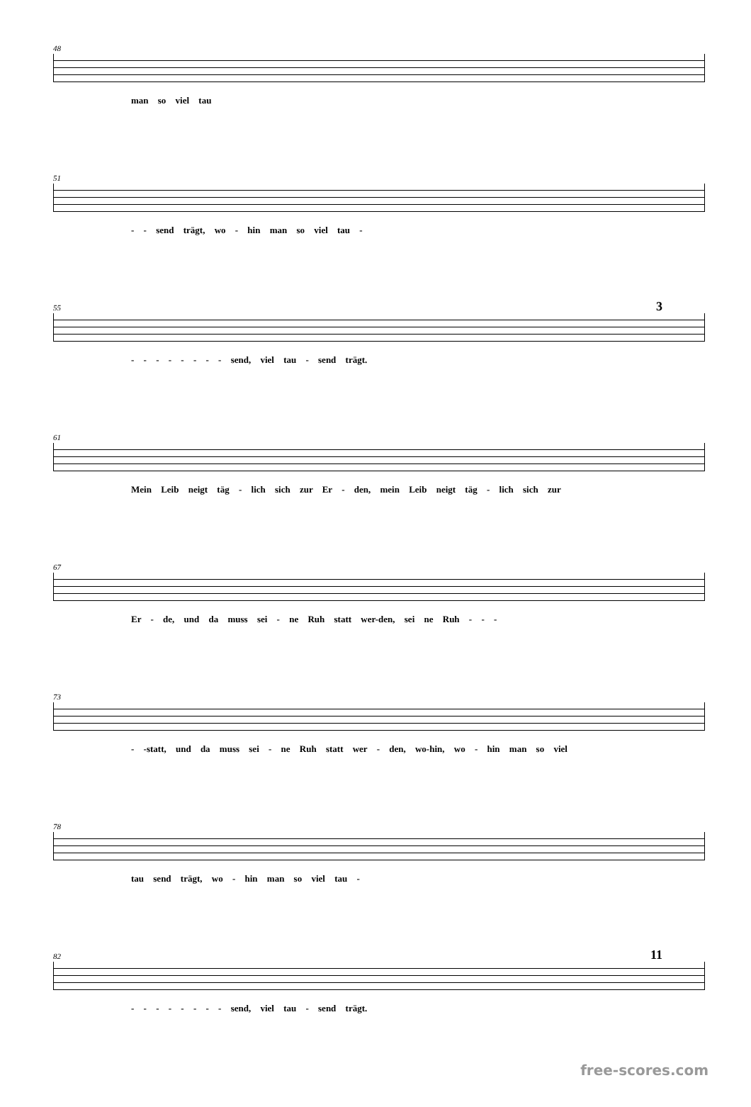48
man so viel tau
51
- - send trägt, wo - hin man so viel tau -
55
3
- - - - - - - - send, viel tau - send trägt.
61
Mein Leib neigt täg - lich sich zur Er - den, mein Leib neigt täg - lich sich zur
67
Er - de, und da muss sei - ne Ruh statt wer-den, sei ne Ruh - - -
73
- -statt, und da muss sei - ne Ruh statt wer - den, wo-hin, wo - hin man so viel
78
tau send trägt, wo - hin man so viel tau -
82
11
- - - - - - - - send, viel tau - send trägt.
free-scores.com